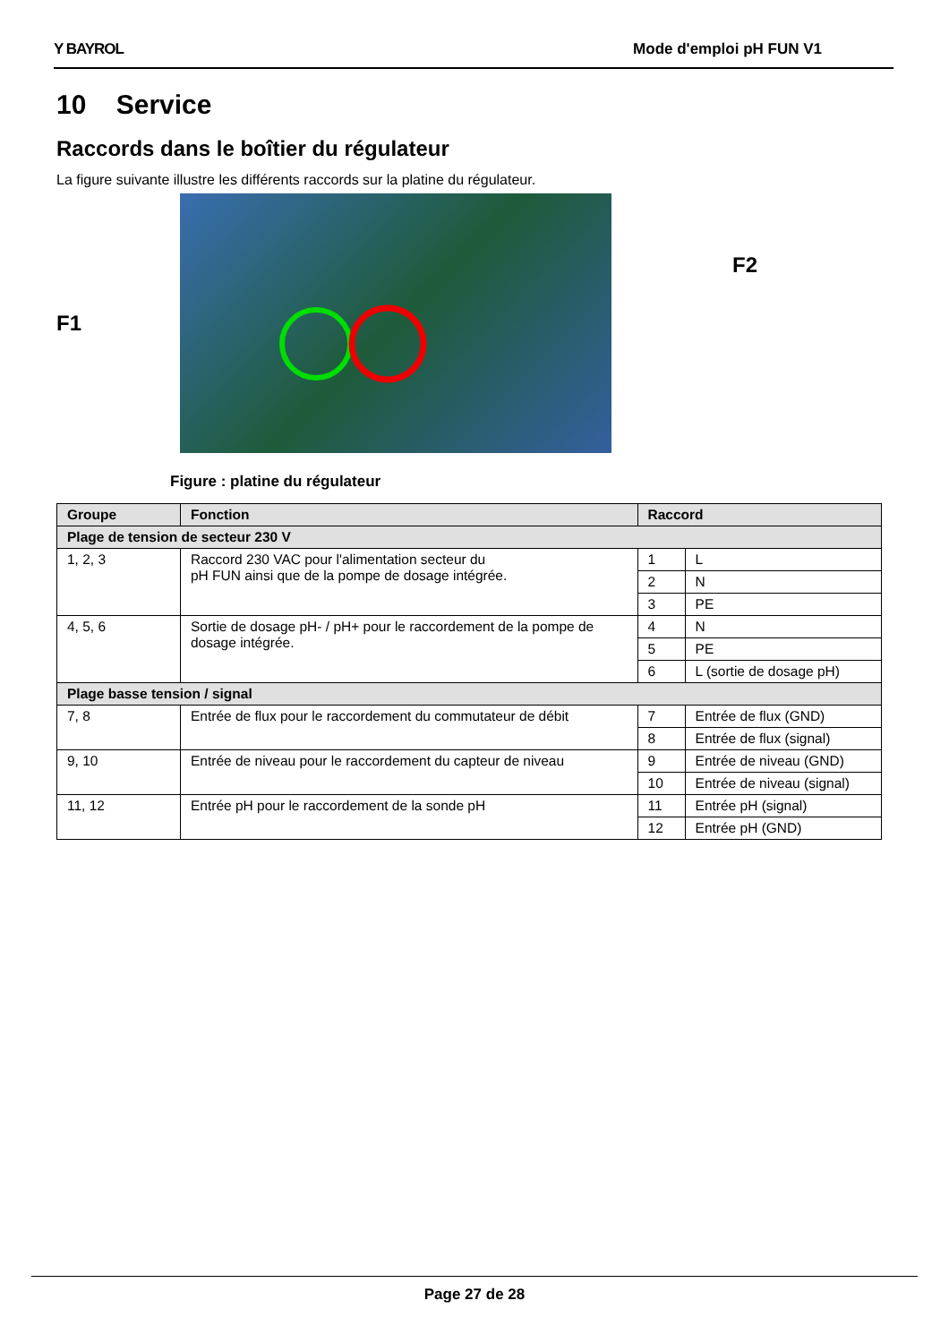Y BAYROL Mode d'emploi pH FUN V1
10 Service
Raccords dans le boîtier du régulateur
La figure suivante illustre les différents raccords sur la platine du régulateur.
F1
F2
Figure : platine du régulateur
| Groupe | Fonction | Raccord | |
| --- | --- | --- | --- |
| Plage de tension de secteur 230 V | | | |
| 1, 2, 3 | Raccord 230 VAC pour l'alimentation secteur du pH FUN ainsi que de la pompe de dosage intégrée. | 1 | L |
| | | 2 | N |
| | | 3 | PE |
| 4, 5, 6 | Sortie de dosage pH- / pH+ pour le raccordement de la pompe de dosage intégrée. | 4 | N |
| | | 5 | PE |
| | | 6 | L (sortie de dosage pH) |
| Plage basse tension / signal | | | |
| 7, 8 | Entrée de flux pour le raccordement du commutateur de débit | 7 | Entrée de flux (GND) |
| | | 8 | Entrée de flux (signal) |
| 9, 10 | Entrée de niveau pour le raccordement du capteur de niveau | 9 | Entrée de niveau (GND) |
| | | 10 | Entrée de niveau (signal) |
| 11, 12 | Entrée pH pour le raccordement de la sonde pH | 11 | Entrée pH (signal) |
| | | 12 | Entrée pH (GND) |
Page 27 de 28